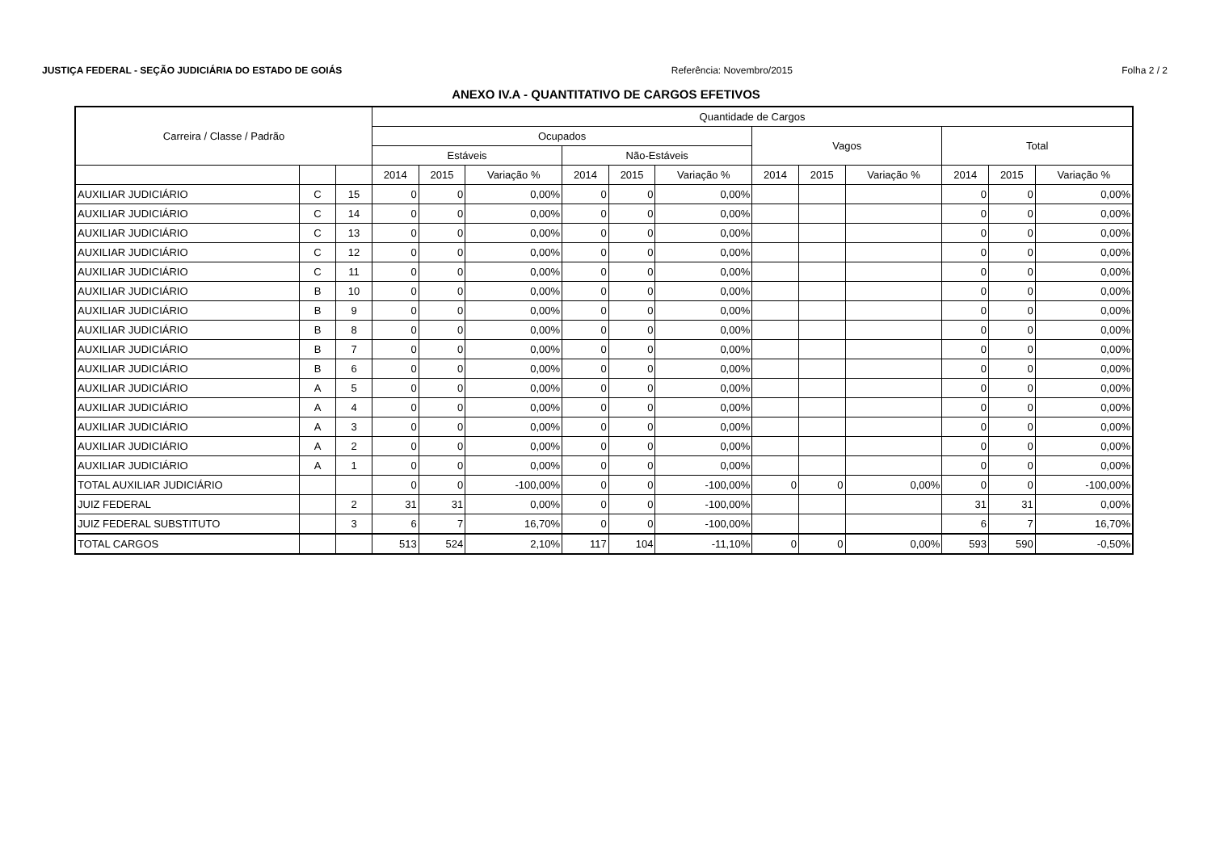JUSTIÇA FEDERAL - SEÇÃO JUDICIÁRIA DO ESTADO DE GOIÁS Referência: Novembro/2015 Folha 2 / 2
ANEXO IV.A - QUANTITATIVO DE CARGOS EFETIVOS
| Carreira / Classe / Padrão | | | Quantidade de Cargos | | | | | | | | | | | |
| --- | --- | --- | --- | --- | --- | --- | --- | --- | --- | --- | --- | --- | --- | --- |
| | | | Ocupados | | | | | | Vagos | | | Total | | |
| | | | Estáveis | | | Não-Estáveis | | | | | | | | |
| | | | 2014 | 2015 | Variação % | 2014 | 2015 | Variação % | 2014 | 2015 | Variação % | 2014 | 2015 | Variação % |
| AUXILIAR JUDICIÁRIO | C | 15 | 0 | 0 | 0,00% | 0 | 0 | 0,00% | | | | 0 | 0 | 0,00% |
| AUXILIAR JUDICIÁRIO | C | 14 | 0 | 0 | 0,00% | 0 | 0 | 0,00% | | | | 0 | 0 | 0,00% |
| AUXILIAR JUDICIÁRIO | C | 13 | 0 | 0 | 0,00% | 0 | 0 | 0,00% | | | | 0 | 0 | 0,00% |
| AUXILIAR JUDICIÁRIO | C | 12 | 0 | 0 | 0,00% | 0 | 0 | 0,00% | | | | 0 | 0 | 0,00% |
| AUXILIAR JUDICIÁRIO | C | 11 | 0 | 0 | 0,00% | 0 | 0 | 0,00% | | | | 0 | 0 | 0,00% |
| AUXILIAR JUDICIÁRIO | B | 10 | 0 | 0 | 0,00% | 0 | 0 | 0,00% | | | | 0 | 0 | 0,00% |
| AUXILIAR JUDICIÁRIO | B | 9 | 0 | 0 | 0,00% | 0 | 0 | 0,00% | | | | 0 | 0 | 0,00% |
| AUXILIAR JUDICIÁRIO | B | 8 | 0 | 0 | 0,00% | 0 | 0 | 0,00% | | | | 0 | 0 | 0,00% |
| AUXILIAR JUDICIÁRIO | B | 7 | 0 | 0 | 0,00% | 0 | 0 | 0,00% | | | | 0 | 0 | 0,00% |
| AUXILIAR JUDICIÁRIO | B | 6 | 0 | 0 | 0,00% | 0 | 0 | 0,00% | | | | 0 | 0 | 0,00% |
| AUXILIAR JUDICIÁRIO | A | 5 | 0 | 0 | 0,00% | 0 | 0 | 0,00% | | | | 0 | 0 | 0,00% |
| AUXILIAR JUDICIÁRIO | A | 4 | 0 | 0 | 0,00% | 0 | 0 | 0,00% | | | | 0 | 0 | 0,00% |
| AUXILIAR JUDICIÁRIO | A | 3 | 0 | 0 | 0,00% | 0 | 0 | 0,00% | | | | 0 | 0 | 0,00% |
| AUXILIAR JUDICIÁRIO | A | 2 | 0 | 0 | 0,00% | 0 | 0 | 0,00% | | | | 0 | 0 | 0,00% |
| AUXILIAR JUDICIÁRIO | A | 1 | 0 | 0 | 0,00% | 0 | 0 | 0,00% | | | | 0 | 0 | 0,00% |
| TOTAL AUXILIAR JUDICIÁRIO | | | 0 | 0 | -100,00% | 0 | 0 | -100,00% | 0 | 0 | 0,00% | 0 | 0 | -100,00% |
| JUIZ FEDERAL | | 2 | 31 | 31 | 0,00% | 0 | 0 | -100,00% | | | | 31 | 31 | 0,00% |
| JUIZ FEDERAL SUBSTITUTO | | 3 | 6 | 7 | 16,70% | 0 | 0 | -100,00% | | | | 6 | 7 | 16,70% |
| TOTAL CARGOS | | | 513 | 524 | 2,10% | 117 | 104 | -11,10% | 0 | 0 | 0,00% | 593 | 590 | -0,50% |